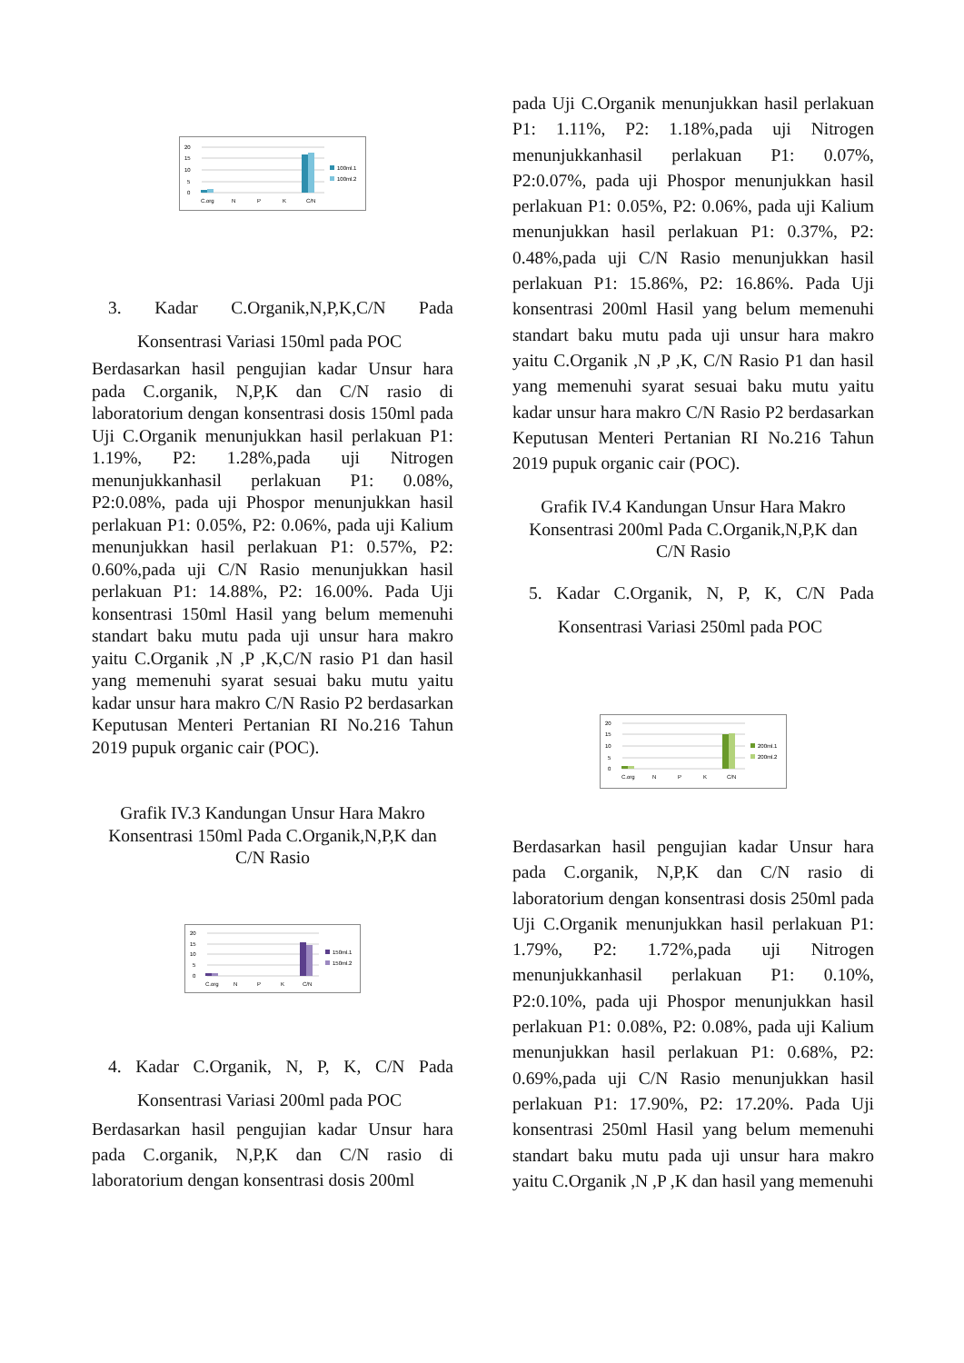20
15
10
5
0
C.org
N
P
K
C/N
100ml.1
100ml.2
3. Kadar C.Organik,N,P,K,C/N Pada Konsentrasi Variasi 150ml pada POC
Berdasarkan hasil pengujian kadar Unsur hara pada C.organik, N,P,K dan C/N rasio di laboratorium dengan konsentrasi dosis 150ml pada Uji C.Organik menunjukkan hasil perlakuan P1: 1.19%, P2: 1.28%,pada uji Nitrogen menunjukkanhasil perlakuan P1: 0.08%, P2:0.08%, pada uji Phospor menunjukkan hasil perlakuan P1: 0.05%, P2: 0.06%, pada uji Kalium menunjukkan hasil perlakuan P1: 0.57%, P2: 0.60%,pada uji C/N Rasio menunjukkan hasil perlakuan P1: 14.88%, P2: 16.00%. Pada Uji konsentrasi 150ml Hasil yang belum memenuhi standart baku mutu pada uji unsur hara makro yaitu C.Organik ,N ,P ,K,C/N rasio P1 dan hasil yang memenuhi syarat sesuai baku mutu yaitu kadar unsur hara makro C/N Rasio P2 berdasarkan Keputusan Menteri Pertanian RI No.216 Tahun 2019 pupuk organic cair (POC).
Grafik IV.3 Kandungan Unsur Hara Makro Konsentrasi 150ml Pada C.Organik,N,P,K dan C/N Rasio
20
15
10
5
0
C.org
N
P
K
C/N
150ml.1
150ml.2
4. Kadar C.Organik, N, P, K, C/N Pada Konsentrasi Variasi 200ml pada POC
Berdasarkan hasil pengujian kadar Unsur hara pada C.organik, N,P,K dan C/N rasio di laboratorium dengan konsentrasi dosis 200ml
pada Uji C.Organik menunjukkan hasil perlakuan P1: 1.11%, P2: 1.18%,pada uji Nitrogen menunjukkanhasil perlakuan P1: 0.07%, P2:0.07%, pada uji Phospor menunjukkan hasil perlakuan P1: 0.05%, P2: 0.06%, pada uji Kalium menunjukkan hasil perlakuan P1: 0.37%, P2: 0.48%,pada uji C/N Rasio menunjukkan hasil perlakuan P1: 15.86%, P2: 16.86%. Pada Uji konsentrasi 200ml Hasil yang belum memenuhi standart baku mutu pada uji unsur hara makro yaitu C.Organik ,N ,P ,K, C/N Rasio P1 dan hasil yang memenuhi syarat sesuai baku mutu yaitu kadar unsur hara makro C/N Rasio P2 berdasarkan Keputusan Menteri Pertanian RI No.216 Tahun 2019 pupuk organic cair (POC).
Grafik IV.4 Kandungan Unsur Hara Makro Konsentrasi 200ml Pada C.Organik,N,P,K dan C/N Rasio
5. Kadar C.Organik, N, P, K, C/N Pada Konsentrasi Variasi 250ml pada POC
20
15
10
5
0
C.org
N
P
K
C/N
200ml.1
200ml.2
Berdasarkan hasil pengujian kadar Unsur hara pada C.organik, N,P,K dan C/N rasio di laboratorium dengan konsentrasi dosis 250ml pada Uji C.Organik menunjukkan hasil perlakuan P1: 1.79%, P2: 1.72%,pada uji Nitrogen menunjukkanhasil perlakuan P1: 0.10%, P2:0.10%, pada uji Phospor menunjukkan hasil perlakuan P1: 0.08%, P2: 0.08%, pada uji Kalium menunjukkan hasil perlakuan P1: 0.68%, P2: 0.69%,pada uji C/N Rasio menunjukkan hasil perlakuan P1: 17.90%, P2: 17.20%. Pada Uji konsentrasi 250ml Hasil yang belum memenuhi standart baku mutu pada uji unsur hara makro yaitu C.Organik ,N ,P ,K dan hasil yang memenuhi